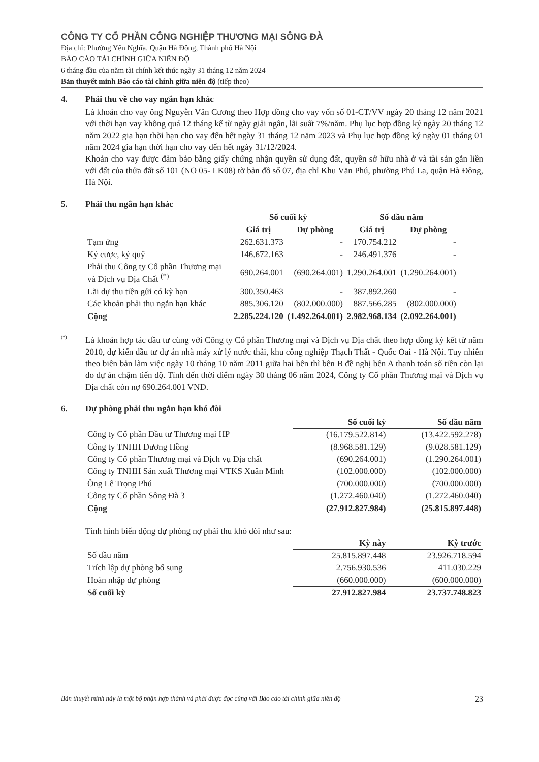CÔNG TY CỔ PHẦN CÔNG NGHIỆP THƯƠNG MẠI SÔNG ĐÀ
Địa chỉ: Phường Yên Nghĩa, Quận Hà Đông, Thành phố Hà Nội
BÁO CÁO TÀI CHÍNH GIỮA NIÊN ĐỘ
6 tháng đầu của năm tài chính kết thúc ngày 31 tháng 12 năm 2024
Bản thuyết minh Báo cáo tài chính giữa niên độ (tiếp theo)
4. Phải thu về cho vay ngắn hạn khác
Là khoản cho vay ông Nguyễn Văn Cương theo Hợp đồng cho vay vốn số 01-CT/VV ngày 20 tháng 12 năm 2021 với thời hạn vay không quá 12 tháng kể từ ngày giải ngân, lãi suất 7%/năm. Phụ lục hợp đồng ký ngày 20 tháng 12 năm 2022 gia hạn thời hạn cho vay đến hết ngày 31 tháng 12 năm 2023 và Phụ lục hợp đồng ký ngày 01 tháng 01 năm 2024 gia hạn thời hạn cho vay đến hết ngày 31/12/2024.
Khoản cho vay được đảm bảo bằng giấy chứng nhận quyền sử dụng đất, quyền sở hữu nhà ở và tài sản gắn liền với đất của thửa đất số 101 (NO 05- LK08) tờ bản đồ số 07, địa chỉ Khu Văn Phú, phường Phú La, quận Hà Đông, Hà Nội.
5. Phải thu ngắn hạn khác
| | Số cuối kỳ | | Số đầu năm | |
| --- | --- | --- | --- | --- |
| | Giá trị | Dự phòng | Giá trị | Dự phòng |
| Tạm ứng | 262.631.373 | - | 170.754.212 | - |
| Ký cược, ký quỹ | 146.672.163 | - | 246.491.376 | - |
| Phải thu Công ty Cổ phần Thương mại và Dịch vụ Địa Chất <sup>(*)</sup> | 690.264.001 | (690.264.001) | 1.290.264.001 | (1.290.264.001) |
| Lãi dự thu tiền gửi có kỳ hạn | 300.350.463 | - | 387.892.260 | - |
| Các khoản phải thu ngắn hạn khác | 885.306.120 | (802.000.000) | 887.566.285 | (802.000.000) |
| Cộng | 2.285.224.120 | (1.492.264.001) | 2.982.968.134 | (2.092.264.001) |
<sup>(*)</sup>
Là khoản hợp tác đầu tư cùng với Công ty Cổ phần Thương mại và Dịch vụ Địa chất theo hợp đồng ký kết từ năm 2010, dự kiến đầu tư dự án nhà máy xử lý nước thải, khu công nghiệp Thạch Thất - Quốc Oai - Hà Nội. Tuy nhiên theo biên bản làm việc ngày 10 tháng 10 năm 2011 giữa hai bên thì bên B đề nghị bên A thanh toán số tiền còn lại do dự án chậm tiến độ. Tính đến thời điểm ngày 30 tháng 06 năm 2024, Công ty Cổ phần Thương mại và Dịch vụ Địa chất còn nợ 690.264.001 VND.
6. Dự phòng phải thu ngắn hạn khó đòi
| | Số cuối kỳ | Số đầu năm |
| --- | --- | --- |
| Công ty Cổ phần Đầu tư Thương mại HP | (16.179.522.814) | (13.422.592.278) |
| Công ty TNHH Dương Hồng | (8.968.581.129) | (9.028.581.129) |
| Công ty Cổ phần Thương mại và Dịch vụ Địa chất | (690.264.001) | (1.290.264.001) |
| Công ty TNHH Sản xuất Thương mại VTKS Xuân Minh | (102.000.000) | (102.000.000) |
| Ông Lê Trọng Phú | (700.000.000) | (700.000.000) |
| Công ty Cổ phần Sông Đà 3 | (1.272.460.040) | (1.272.460.040) |
| Cộng | (27.912.827.984) | (25.815.897.448) |
Tình hình biến động dự phòng nợ phải thu khó đòi như sau:
| | Kỳ này | Kỳ trước |
| --- | --- | --- |
| Số đầu năm | 25.815.897.448 | 23.926.718.594 |
| Trích lập dự phòng bổ sung | 2.756.930.536 | 411.030.229 |
| Hoàn nhập dự phòng | (660.000.000) | (600.000.000) |
| Số cuối kỳ | 27.912.827.984 | 23.737.748.823 |
Bản thuyết minh này là một bộ phận hợp thành và phải được đọc cùng với Báo cáo tài chính giữa niên độ 23